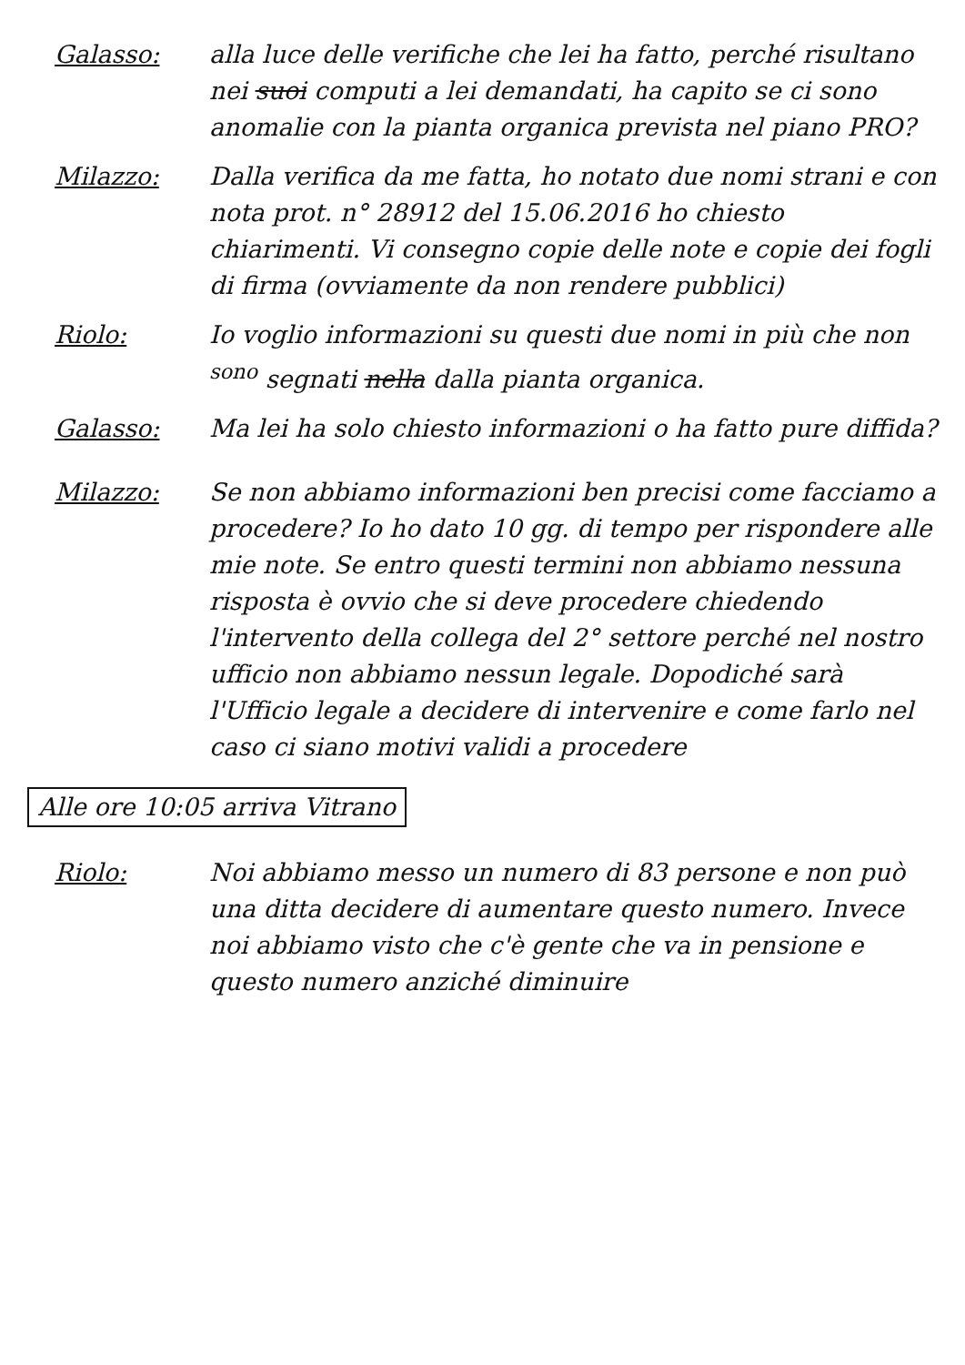Galasso: alla luce delle verifiche che lei ha fatto, perché risultano nei suoi computi a lei demandati, ha capito se ci sono anomalie con la pianta organica prevista nel piano PRO?
Milazzo: Dalla verifica da me fatta, ho notato due nomi strani e con nota prot. n° 28912 del 15.06.2016 ho chiesto chiarimenti. Vi consegno copie delle note e copie dei fogli di firma (ovviamente da non rendere pubblici)
Riolo: Io voglio informazioni su questi due nomi in più che non <sup>sono</sup> segnati nella dalla pianta organica.
Galasso: Ma lei ha solo chiesto informazioni o ha fatto pure diffida?
Milazzo: Se non abbiamo informazioni ben precisi come facciamo a procedere? Io ho dato 10 gg. di tempo per rispondere alle mie note. Se entro questi termini non abbiamo nessuna risposta è ovvio che si deve procedere chiedendo l'intervento della collega del 2° settore perché nel nostro ufficio non abbiamo nessun legale. Dopodiché sarà l'Ufficio legale a decidere di intervenire e come farlo nel caso ci siano motivi validi a procedere
Alle ore 10:05 arriva Vitrano
Riolo: Noi abbiamo messo un numero di 83 persone e non può una ditta decidere di aumentare questo numero. Invece noi abbiamo visto che c'è gente che va in pensione e questo numero anziché diminuire